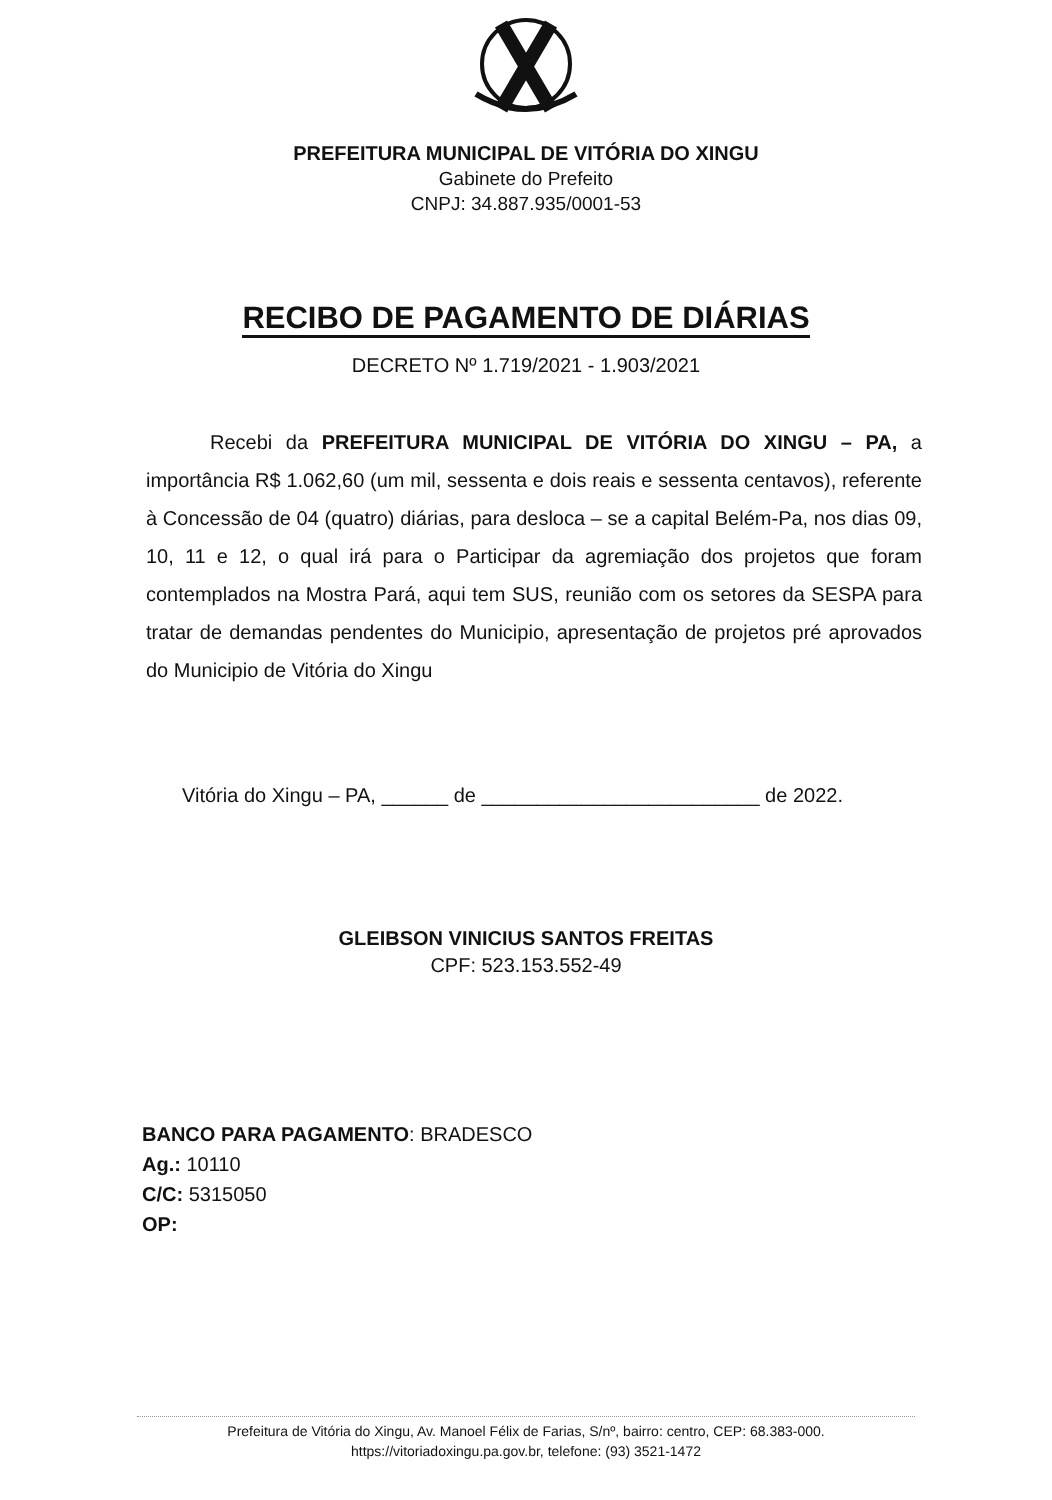PREFEITURA MUNICIPAL DE VITÓRIA DO XINGU
Gabinete do Prefeito
CNPJ: 34.887.935/0001-53
RECIBO DE PAGAMENTO DE DIÁRIAS
DECRETO Nº 1.719/2021 - 1.903/2021
Recebi da PREFEITURA MUNICIPAL DE VITÓRIA DO XINGU – PA, a importância R$ 1.062,60 (um mil, sessenta e dois reais e sessenta centavos), referente à Concessão de 04 (quatro) diárias, para desloca – se a capital Belém-Pa, nos dias 09, 10, 11 e 12, o qual irá para o Participar da agremiação dos projetos que foram contemplados na Mostra Pará, aqui tem SUS, reunião com os setores da SESPA para tratar de demandas pendentes do Municipio, apresentação de projetos pré aprovados do Municipio de Vitória do Xingu
Vitória do Xingu – PA, ______ de _________________________ de 2022.
GLEIBSON VINICIUS SANTOS FREITAS
CPF: 523.153.552-49
BANCO PARA PAGAMENTO: BRADESCO
Ag.: 10110
C/C: 5315050
OP:
Prefeitura de Vitória do Xingu, Av. Manoel Félix de Farias, S/nº, bairro: centro, CEP: 68.383-000.
https://vitoriadoxingu.pa.gov.br, telefone: (93) 3521-1472